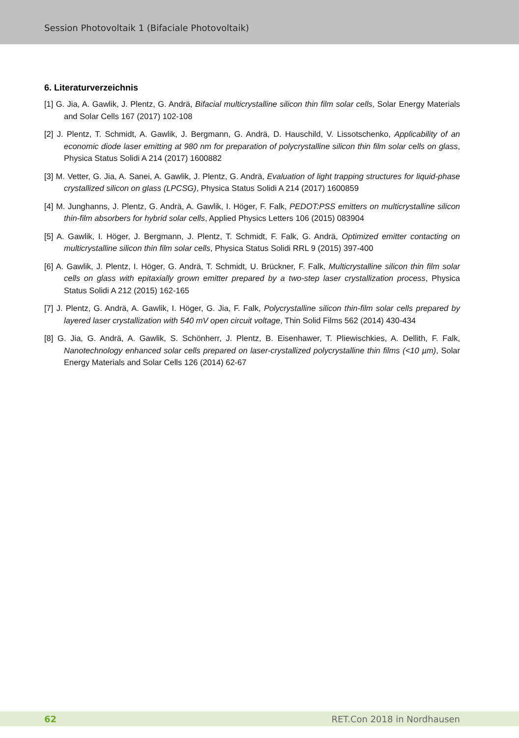Session Photovoltaik 1 (Bifaciale Photovoltaik)
6. Literaturverzeichnis
[1] G. Jia, A. Gawlik, J. Plentz, G. Andrä, Bifacial multicrystalline silicon thin film solar cells, Solar Energy Materials and Solar Cells 167 (2017) 102-108
[2] J. Plentz, T. Schmidt, A. Gawlik, J. Bergmann, G. Andrä, D. Hauschild, V. Lissotschenko, Applicability of an economic diode laser emitting at 980 nm for preparation of polycrystalline silicon thin film solar cells on glass, Physica Status Solidi A 214 (2017) 1600882
[3] M. Vetter, G. Jia, A. Sanei, A. Gawlik, J. Plentz, G. Andrä, Evaluation of light trapping structures for liquid-phase crystallized silicon on glass (LPCSG), Physica Status Solidi A 214 (2017) 1600859
[4] M. Junghanns, J. Plentz, G. Andrä, A. Gawlik, I. Höger, F. Falk, PEDOT:PSS emitters on multicrystalline silicon thin-film absorbers for hybrid solar cells, Applied Physics Letters 106 (2015) 083904
[5] A. Gawlik, I. Höger, J. Bergmann, J. Plentz, T. Schmidt, F. Falk, G. Andrä, Optimized emitter contacting on multicrystalline silicon thin film solar cells, Physica Status Solidi RRL 9 (2015) 397-400
[6] A. Gawlik, J. Plentz, I. Höger, G. Andrä, T. Schmidt, U. Brückner, F. Falk, Multicrystalline silicon thin film solar cells on glass with epitaxially grown emitter prepared by a two-step laser crystallization process, Physica Status Solidi A 212 (2015) 162-165
[7] J. Plentz, G. Andrä, A. Gawlik, I. Höger, G. Jia, F. Falk, Polycrystalline silicon thin-film solar cells prepared by layered laser crystallization with 540 mV open circuit voltage, Thin Solid Films 562 (2014) 430-434
[8] G. Jia, G. Andrä, A. Gawlik, S. Schönherr, J. Plentz, B. Eisenhawer, T. Pliewischkies, A. Dellith, F. Falk, Nanotechnology enhanced solar cells prepared on laser-crystallized polycrystalline thin films (<10 µm), Solar Energy Materials and Solar Cells 126 (2014) 62-67
62 RET.Con 2018 in Nordhausen